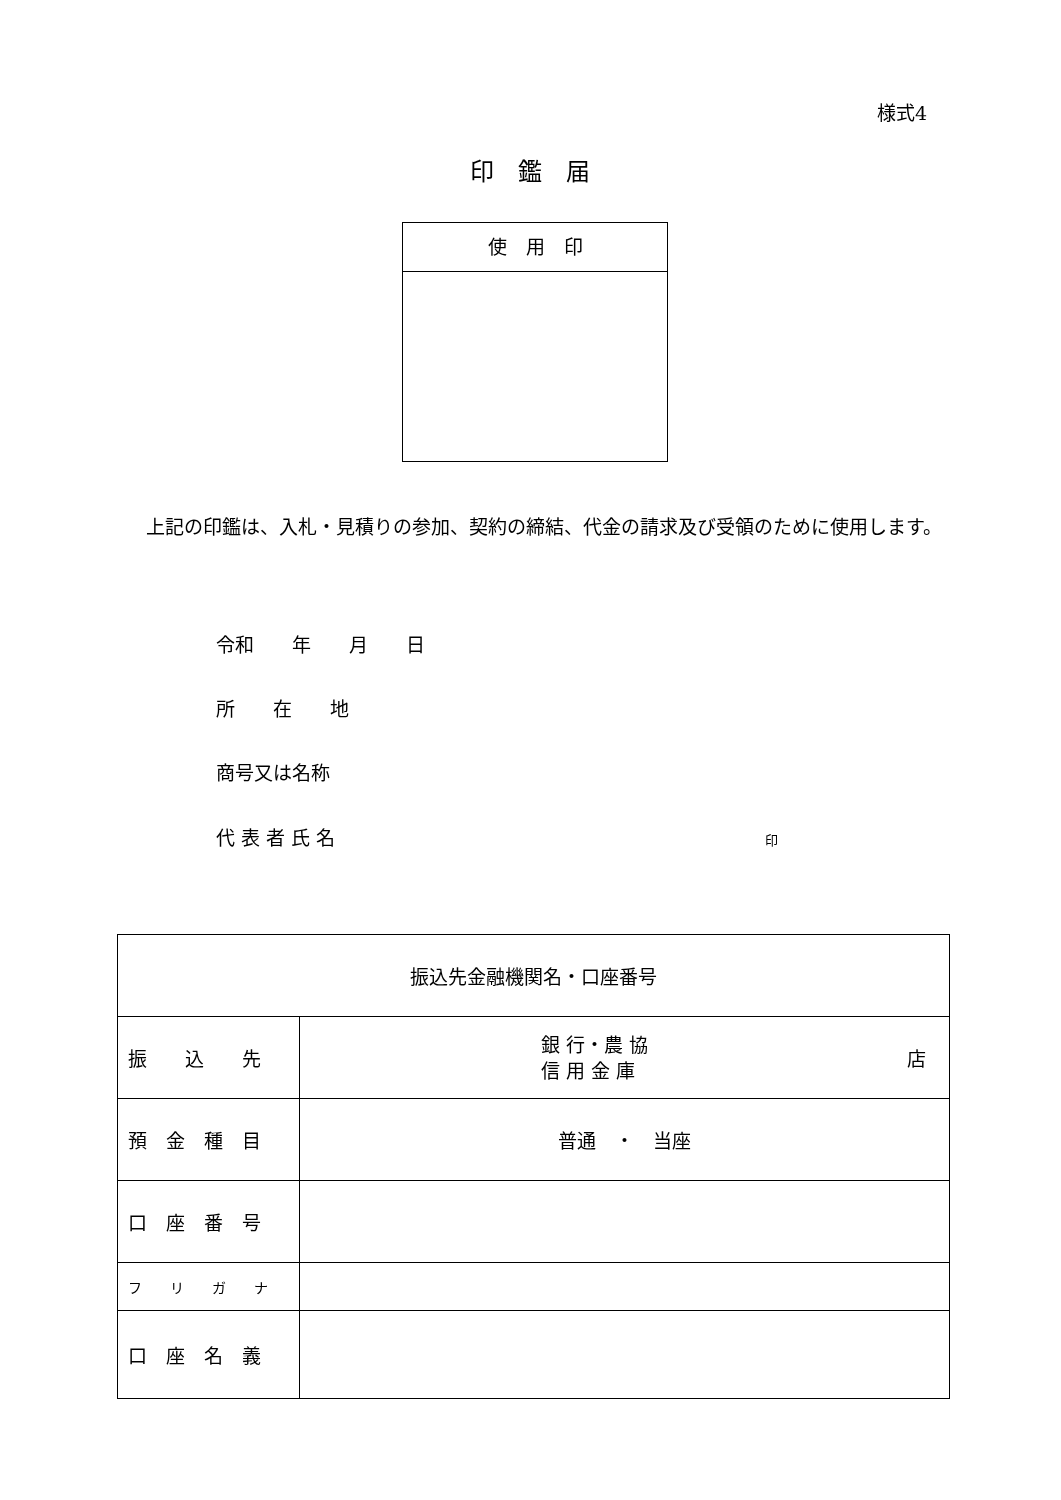様式4
印　鑑　届
使　用　印
　上記の印鑑は、入札・見積りの参加、契約の締結、代金の請求及び受領のために使用します。
令和　　年　　月　　日
所　　在　　地
商号又は名称
代 表 者 氏 名 印
| 振込先金融機関名・口座番号 | |
| 振 込 先 | 銀 行・農 協 信 用 金 庫 店 |
| 預 金 種 目 | 普通 ・ 当座 |
| 口 座 番 号 | |
| フ リ ガ ナ | |
| 口 座 名 義 | |